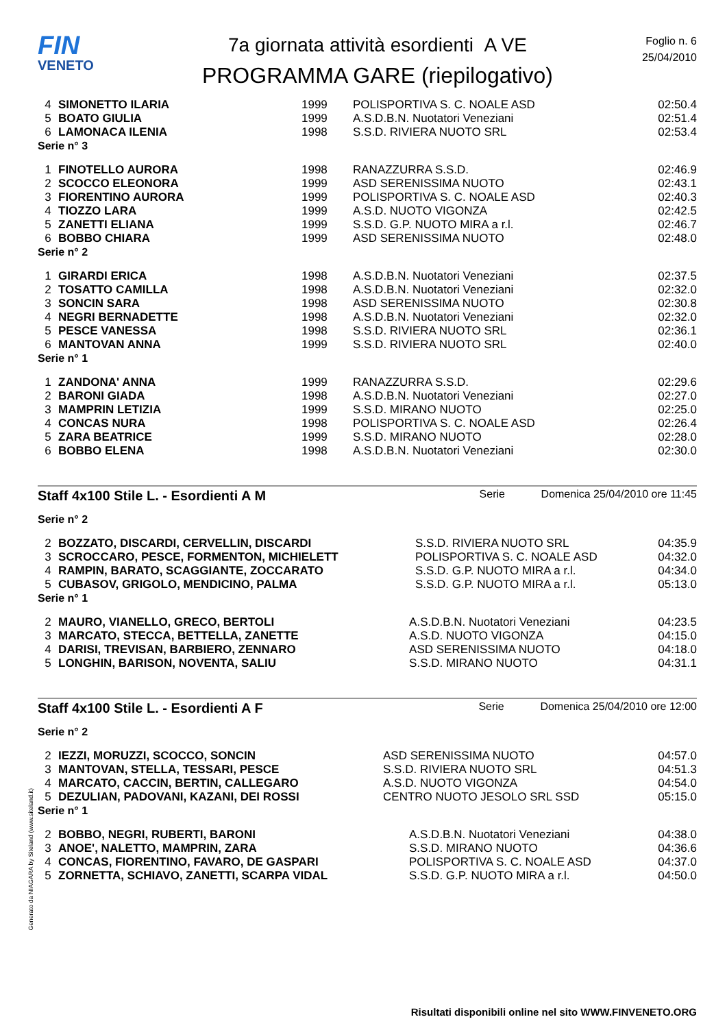FIN
VENETO
7a giornata attività esordienti A VE
PROGRAMMA GARE (riepilogativo)
Foglio n. 6
25/04/2010
| 4 | SIMONETTO ILARIA | 1999 | POLISPORTIVA S. C. NOALE ASD | 02:50.4 |
| 5 | BOATO GIULIA | 1999 | A.S.D.B.N. Nuotatori Veneziani | 02:51.4 |
| 6 | LAMONACA ILENIA | 1998 | S.S.D. RIVIERA NUOTO SRL | 02:53.4 |
Serie n° 3
| 1 | FINOTELLO AURORA | 1998 | RANAZZURRA S.S.D. | 02:46.9 |
| 2 | SCOCCO ELEONORA | 1999 | ASD SERENISSIMA NUOTO | 02:43.1 |
| 3 | FIORENTINO AURORA | 1999 | POLISPORTIVA S. C. NOALE ASD | 02:40.3 |
| 4 | TIOZZO LARA | 1999 | A.S.D. NUOTO VIGONZA | 02:42.5 |
| 5 | ZANETTI ELIANA | 1999 | S.S.D. G.P. NUOTO MIRA a r.l. | 02:46.7 |
| 6 | BOBBO CHIARA | 1999 | ASD SERENISSIMA NUOTO | 02:48.0 |
Serie n° 2
| 1 | GIRARDI ERICA | 1998 | A.S.D.B.N. Nuotatori Veneziani | 02:37.5 |
| 2 | TOSATTO CAMILLA | 1998 | A.S.D.B.N. Nuotatori Veneziani | 02:32.0 |
| 3 | SONCIN SARA | 1998 | ASD SERENISSIMA NUOTO | 02:30.8 |
| 4 | NEGRI BERNADETTE | 1998 | A.S.D.B.N. Nuotatori Veneziani | 02:32.0 |
| 5 | PESCE VANESSA | 1998 | S.S.D. RIVIERA NUOTO SRL | 02:36.1 |
| 6 | MANTOVAN ANNA | 1999 | S.S.D. RIVIERA NUOTO SRL | 02:40.0 |
Serie n° 1
| 1 | ZANDONA' ANNA | 1999 | RANAZZURRA S.S.D. | 02:29.6 |
| 2 | BARONI GIADA | 1998 | A.S.D.B.N. Nuotatori Veneziani | 02:27.0 |
| 3 | MAMPRIN LETIZIA | 1999 | S.S.D. MIRANO NUOTO | 02:25.0 |
| 4 | CONCAS NURA | 1998 | POLISPORTIVA S. C. NOALE ASD | 02:26.4 |
| 5 | ZARA BEATRICE | 1999 | S.S.D. MIRANO NUOTO | 02:28.0 |
| 6 | BOBBO ELENA | 1998 | A.S.D.B.N. Nuotatori Veneziani | 02:30.0 |
Staff 4x100 Stile L. - Esordienti A M Serie Domenica 25/04/2010 ore 11:45
Serie n° 2
| 2 | BOZZATO, DISCARDI, CERVELLIN, DISCARDI | S.S.D. RIVIERA NUOTO SRL | 04:35.9 |
| 3 | SCROCCARO, PESCE, FORMENTON, MICHIELETT | POLISPORTIVA S. C. NOALE ASD | 04:32.0 |
| 4 | RAMPIN, BARATO, SCAGGIANTE, ZOCCARATO | S.S.D. G.P. NUOTO MIRA a r.l. | 04:34.0 |
| 5 | CUBASOV, GRIGOLO, MENDICINO, PALMA | S.S.D. G.P. NUOTO MIRA a r.l. | 05:13.0 |
Serie n° 1
| 2 | MAURO, VIANELLO, GRECO, BERTOLI | A.S.D.B.N. Nuotatori Veneziani | 04:23.5 |
| 3 | MARCATO, STECCA, BETTELLA, ZANETTE | A.S.D. NUOTO VIGONZA | 04:15.0 |
| 4 | DARISI, TREVISAN, BARBIERO, ZENNARO | ASD SERENISSIMA NUOTO | 04:18.0 |
| 5 | LONGHIN, BARISON, NOVENTA, SALIU | S.S.D. MIRANO NUOTO | 04:31.1 |
Staff 4x100 Stile L. - Esordienti A F Serie Domenica 25/04/2010 ore 12:00
Serie n° 2
| 2 | IEZZI, MORUZZI, SCOCCO, SONCIN | ASD SERENISSIMA NUOTO | 04:57.0 |
| 3 | MANTOVAN, STELLA, TESSARI, PESCE | S.S.D. RIVIERA NUOTO SRL | 04:51.3 |
| 4 | MARCATO, CACCIN, BERTIN, CALLEGARO | A.S.D. NUOTO VIGONZA | 04:54.0 |
| 5 | DEZULIAN, PADOVANI, KAZANI, DEI ROSSI | CENTRO NUOTO JESOLO SRL SSD | 05:15.0 |
Serie n° 1
| 2 | BOBBO, NEGRI, RUBERTI, BARONI | A.S.D.B.N. Nuotatori Veneziani | 04:38.0 |
| 3 | ANOE', NALETTO, MAMPRIN, ZARA | S.S.D. MIRANO NUOTO | 04:36.6 |
| 4 | CONCAS, FIORENTINO, FAVARO, DE GASPARI | POLISPORTIVA S. C. NOALE ASD | 04:37.0 |
| 5 | ZORNETTA, SCHIAVO, ZANETTI, SCARPA VIDAL | S.S.D. G.P. NUOTO MIRA a r.l. | 04:50.0 |
Risultati disponibili online nel sito WWW.FINVENETO.ORG
Generato da NIAGARA by Siteland (www.siteland.it)